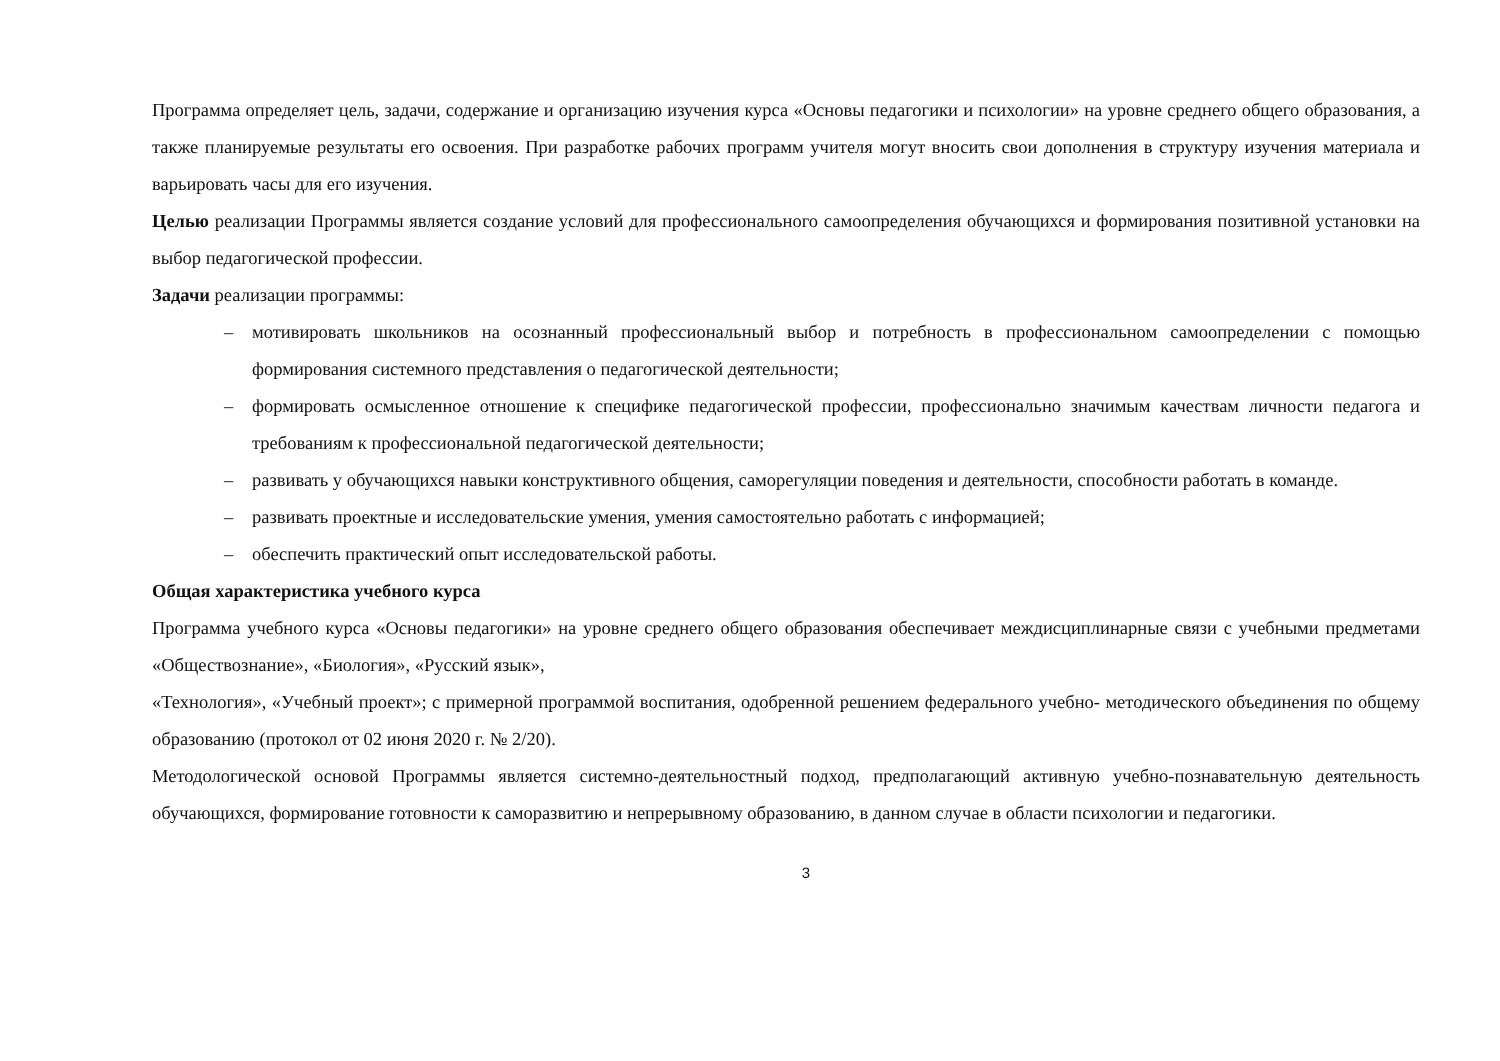Программа определяет цель, задачи, содержание и организацию изучения курса «Основы педагогики и психологии» на уровне среднего общего образования, а также планируемые результаты его освоения. При разработке рабочих программ учителя могут вносить свои дополнения в структуру изучения материала и варьировать часы для его изучения.
Целью реализации Программы является создание условий для профессионального самоопределения обучающихся и формирования позитивной установки на выбор педагогической профессии.
Задачи реализации программы:
– мотивировать школьников на осознанный профессиональный выбор и потребность в профессиональном самоопределении с помощью формирования системного представления о педагогической деятельности;
– формировать осмысленное отношение к специфике педагогической профессии, профессионально значимым качествам личности педагога и требованиям к профессиональной педагогической деятельности;
– развивать у обучающихся навыки конструктивного общения, саморегуляции поведения и деятельности, способности работать в команде.
– развивать проектные и исследовательские умения, умения самостоятельно работать с информацией;
– обеспечить практический опыт исследовательской работы.
Общая характеристика учебного курса
Программа учебного курса «Основы педагогики» на уровне среднего общего образования обеспечивает междисциплинарные связи с учебными предметами «Обществознание», «Биология», «Русский язык»,
«Технология», «Учебный проект»; с примерной программой воспитания, одобренной решением федерального учебно- методического объединения по общему образованию (протокол от 02 июня 2020 г. № 2/20).
Методологической основой Программы является системно-деятельностный подход, предполагающий активную учебно-познавательную деятельность обучающихся, формирование готовности к саморазвитию и непрерывному образованию, в данном случае в области психологии и педагогики.
3